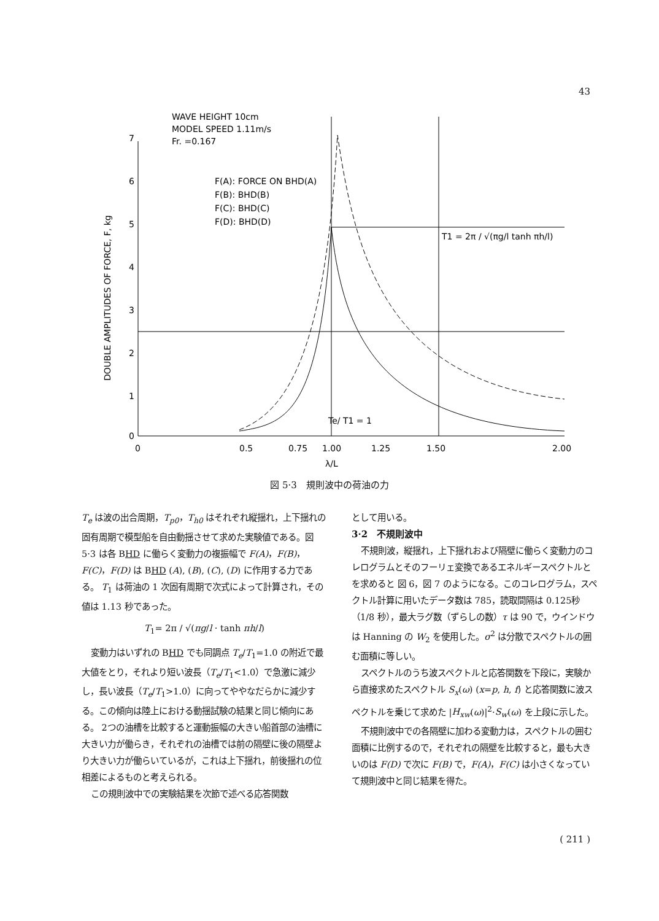43
WAVE HEIGHT 10cm
MODEL SPEED 1.11m/s
Fr. =0.167
F(A): FORCE ON BHD(A)
F(B): BHD(B)
F(C): BHD(C)
F(D): BHD(D)
T1 = 2π / √(πg/l tanh πh/l)
Te/ T1 = 1
7
6
5
4
3
2
1
0
0
0.5
0.75
1.00
1.25
1.50
2.00
λ/L
DOUBLE AMPLITUDES OF FORCE, F, kg
図 5·3　規則波中の荷油の力
T<sub>e</sub> は波の出合周期，T<sub>p0</sub>，T<sub>h0</sub> はそれぞれ縦揺れ，上下揺れの固有周期で模型船を自由動揺させて求めた実験値である。図 5·3 は各 BHD に働らく変動力の複振幅で F(A)，F(B)，F(C)，F(D) は BHD (A), (B), (C), (D) に作用する力である。 T<sub>1</sub> は荷油の 1 次固有周期で次式によって計算され，その値は 1.13 秒であった。
T<sub>1</sub>= 2π / √(πg/l · tanh πh/l)
変動力はいずれの BHD でも同調点 T<sub>e</sub>/T<sub>1</sub>=1.0 の附近で最大値をとり，それより短い波長（T<sub>e</sub>/T<sub>1</sub><1.0）で急激に減少し，長い波長（T<sub>e</sub>/T<sub>1</sub>>1.0）に向ってややなだらかに減少する。この傾向は陸上における動揺試験の結果と同じ傾向にある。 2つの油槽を比較すると運動振幅の大きい船首部の油槽に大きい力が働らき，それぞれの油槽では前の隔壁に後の隔壁より大きい力が働らいているが，これは上下揺れ，前後揺れの位相差によるものと考えられる。
この規則波中での実験結果を次節で述べる応答関数
として用いる。
3·2　不規則波中
不規則波，縦揺れ，上下揺れおよび隔壁に働らく変動力のコレログラムとそのフーリェ変換であるエネルギースペクトルとを求めると 図 6，図 7 のようになる。このコレログラム，スペクトル計算に用いたデータ数は 785，読取間隔は 0.125秒（1/8 秒），最大ラグ数（ずらしの数）τ は 90 で，ウインドウは Hanning の W<sub>2</sub> を使用した。σ<sup>2</sup> は分散でスペクトルの囲む面積に等しい。
スペクトルのうち波スペクトルと応答関数を下段に，実験から直接求めたスペクトル S<sub>x</sub>(ω) (x=p, h, f) と応答関数に波スペクトルを乗じて求めた |H<sub>xw</sub>(ω)|<sup>2</sup>·S<sub>w</sub>(ω) を上段に示した。
不規則波中での各隔壁に加わる変動力は，スペクトルの囲む面積に比例するので，それぞれの隔壁を比較すると，最も大きいのは F(D) で次に F(B) で，F(A)，F(C) は小さくなっていて規則波中と同じ結果を得た。
( 211 )